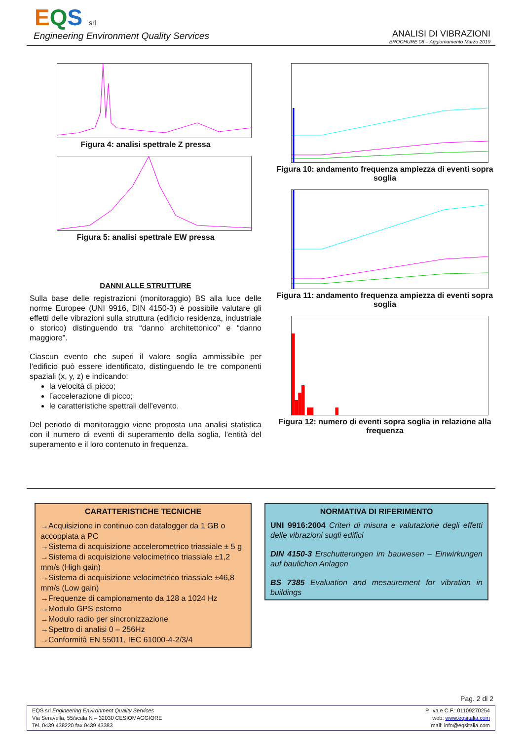EQS srl
Engineering Environment Quality Services
ANALISI DI VIBRAZIONI
BROCHURE 08 – Aggiornamento Marzo 2019
Figura 4: analisi spettrale Z pressa
Figura 5: analisi spettrale EW pressa
DANNI ALLE STRUTTURE
Sulla base delle registrazioni (monitoraggio) BS alla luce delle norme Europee (UNI 9916, DIN 4150-3) è possibile valutare gli effetti delle vibrazioni sulla struttura (edificio residenza, industriale o storico) distinguendo tra “danno architettonico” e “danno maggiore”.
Ciascun evento che superi il valore soglia ammissibile per l’edificio può essere identificato, distinguendo le tre componenti spaziali (x, y, z) e indicando:
la velocità di picco;
l’accelerazione di picco;
le caratteristiche spettrali dell’evento.
Del periodo di monitoraggio viene proposta una analisi statistica con il numero di eventi di superamento della soglia, l’entità del superamento e il loro contenuto in frequenza.
Figura 10: andamento frequenza ampiezza di eventi sopra soglia
Figura 11: andamento frequenza ampiezza di eventi sopra soglia
Figura 12: numero di eventi sopra soglia in relazione alla frequenza
CARATTERISTICHE TECNICHE
→Acquisizione in continuo con datalogger da 1 GB o accoppiata a PC
→Sistema di acquisizione accelerometrico triassiale ± 5 g
→Sistema di acquisizione velocimetrico triassiale ±1,2 mm/s (High gain)
→Sistema di acquisizione velocimetrico triassiale ±46,8 mm/s (Low gain)
→Frequenze di campionamento da 128 a 1024 Hz
→Modulo GPS esterno
→Modulo radio per sincronizzazione
→Spettro di analisi 0 – 256Hz
→Conformità EN 55011, IEC 61000-4-2/3/4
NORMATIVA DI RIFERIMENTO
UNI 9916:2004 Criteri di misura e valutazione degli effetti delle vibrazioni sugli edifici
DIN 4150-3 Erschutterungen im bauwesen – Einwirkungen auf baulichen Anlagen
BS 7385 Evaluation and mesaurement for vibration in buildings
Pag. 2 di 2
EQS srl Engineering Environment Quality Services
Via Seravella, 55/scala N – 32030 CESIOMAGGIORE
Tel. 0439 438220 fax 0439 43383
P. Iva e C.F.: 01109270254
web: www.eqsitalia.com
mail: info@eqsitalia.com